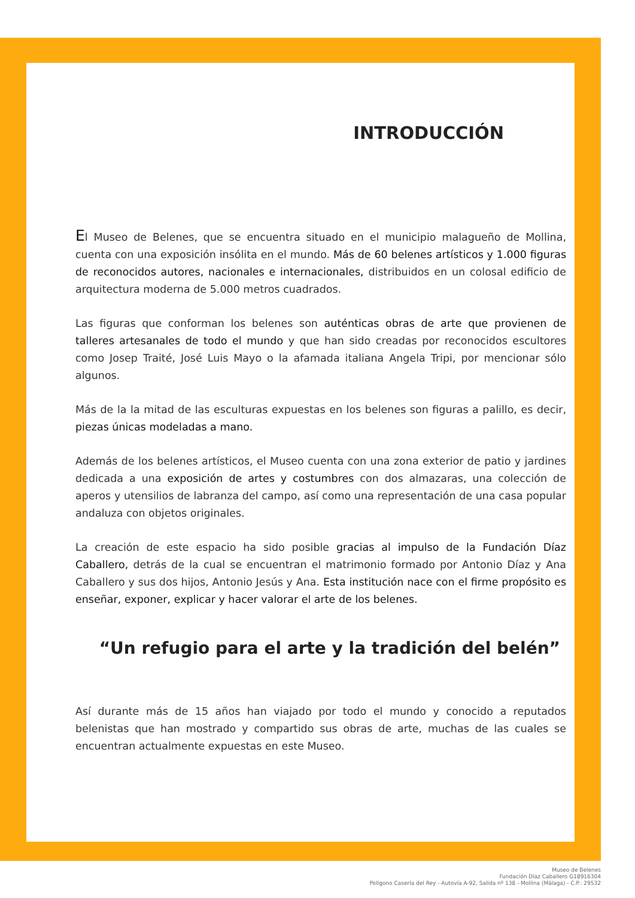INTRODUCCIÓN
El Museo de Belenes, que se encuentra situado en el municipio malagueño de Mollina, cuenta con una exposición insólita en el mundo. Más de 60 belenes artísticos y 1.000 figuras de reconocidos autores, nacionales e internacionales, distribuidos en un colosal edificio de arquitectura moderna de 5.000 metros cuadrados.
Las figuras que conforman los belenes son auténticas obras de arte que provienen de talleres artesanales de todo el mundo y que han sido creadas por reconocidos escultores como Josep Traité, José Luis Mayo o la afamada italiana Angela Tripi, por mencionar sólo algunos.
Más de la la mitad de las esculturas expuestas en los belenes son figuras a palillo, es decir, piezas únicas modeladas a mano.
Además de los belenes artísticos, el Museo cuenta con una zona exterior de patio y jardines dedicada a una exposición de artes y costumbres con dos almazaras, una colección de aperos y utensilios de labranza del campo, así como una representación de una casa popular andaluza con objetos originales.
La creación de este espacio ha sido posible gracias al impulso de la Fundación Díaz Caballero, detrás de la cual se encuentran el matrimonio formado por Antonio Díaz y Ana Caballero y sus dos hijos, Antonio Jesús y Ana. Esta institución nace con el firme propósito es enseñar, exponer, explicar y hacer valorar el arte de los belenes.
“Un refugio para el arte y la tradición del belén”
Así durante más de 15 años han viajado por todo el mundo y conocido a reputados belenistas que han mostrado y compartido sus obras de arte, muchas de las cuales se encuentran actualmente expuestas en este Museo.
Museo de Belenes
Fundación Díaz Caballero G18916304
Polígono Casería del Rey - Autovía A-92, Salida nº 138 - Mollina (Málaga) - C.P.: 29532